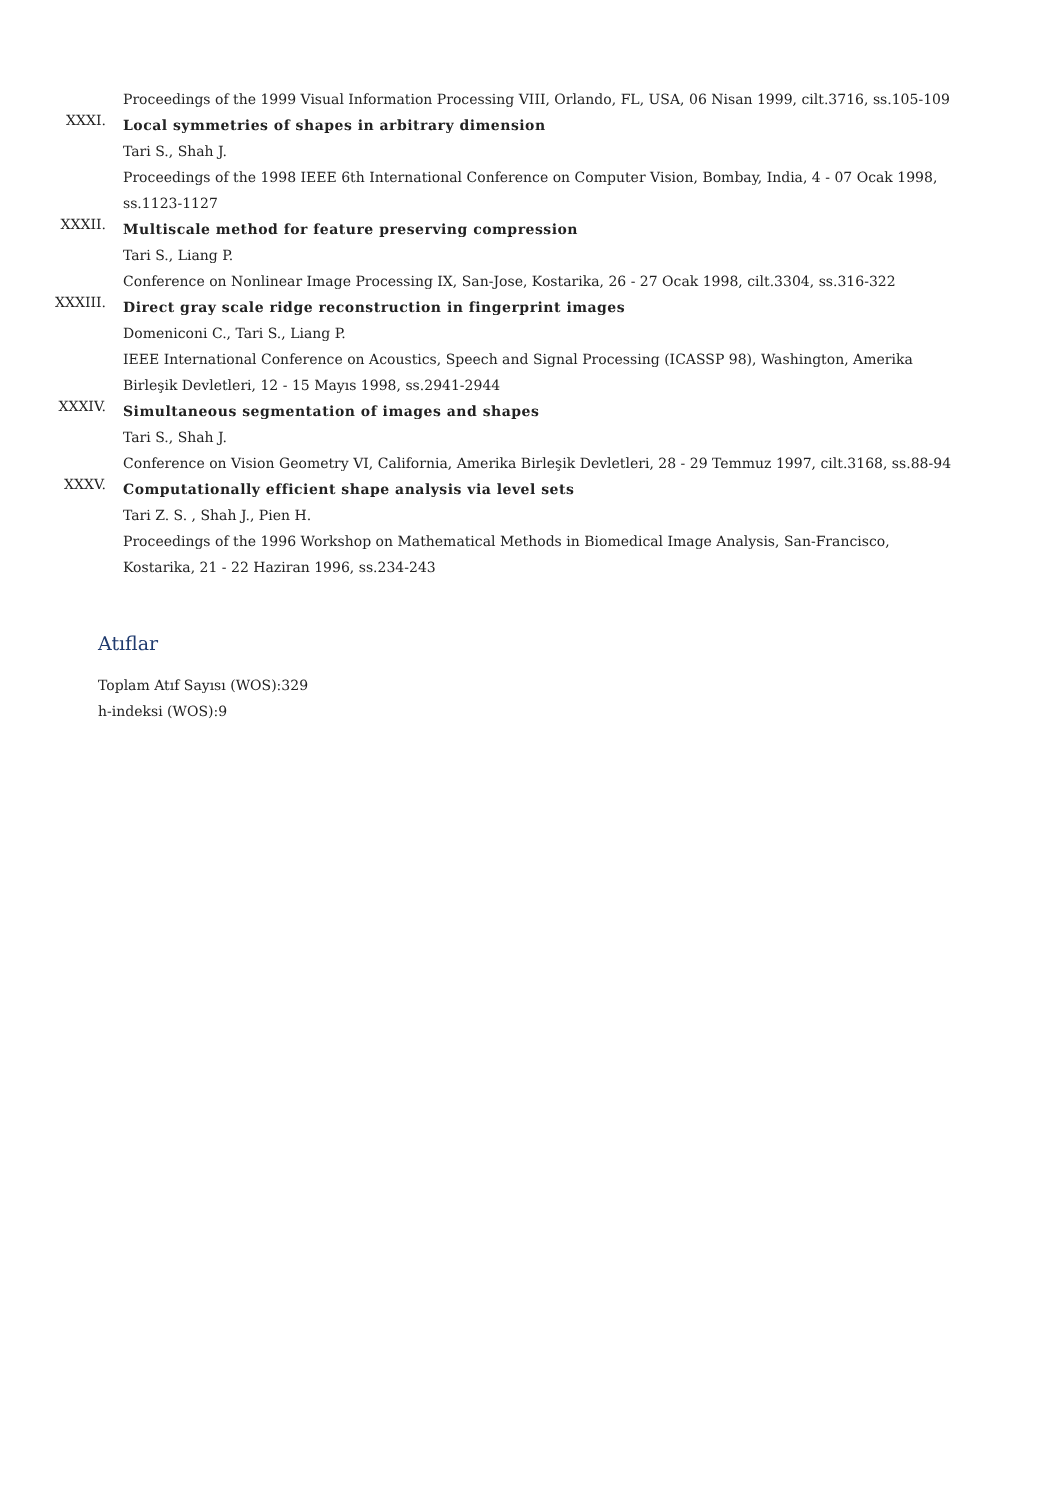Proceedings of the 1999 Visual Information Processing VIII, Orlando, FL, USA, 06 Nisan 1999, cilt.3716, ss.105-109
XXXI.
Local symmetries of shapes in arbitrary dimension
Tari S., Shah J.
Proceedings of the 1998 IEEE 6th International Conference on Computer Vision, Bombay, India, 4 - 07 Ocak 1998, ss.1123-1127
XXXII.
Multiscale method for feature preserving compression
Tari S., Liang P.
Conference on Nonlinear Image Processing IX, San-Jose, Kostarika, 26 - 27 Ocak 1998, cilt.3304, ss.316-322
XXXIII.
Direct gray scale ridge reconstruction in fingerprint images
Domeniconi C., Tari S., Liang P.
IEEE International Conference on Acoustics, Speech and Signal Processing (ICASSP 98), Washington, Amerika Birleşik Devletleri, 12 - 15 Mayıs 1998, ss.2941-2944
XXXIV.
Simultaneous segmentation of images and shapes
Tari S., Shah J.
Conference on Vision Geometry VI, California, Amerika Birleşik Devletleri, 28 - 29 Temmuz 1997, cilt.3168, ss.88-94
XXXV.
Computationally efficient shape analysis via level sets
Tari Z. S. , Shah J., Pien H.
Proceedings of the 1996 Workshop on Mathematical Methods in Biomedical Image Analysis, San-Francisco, Kostarika, 21 - 22 Haziran 1996, ss.234-243
Atıflar
Toplam Atıf Sayısı (WOS):329
h-indeksi (WOS):9